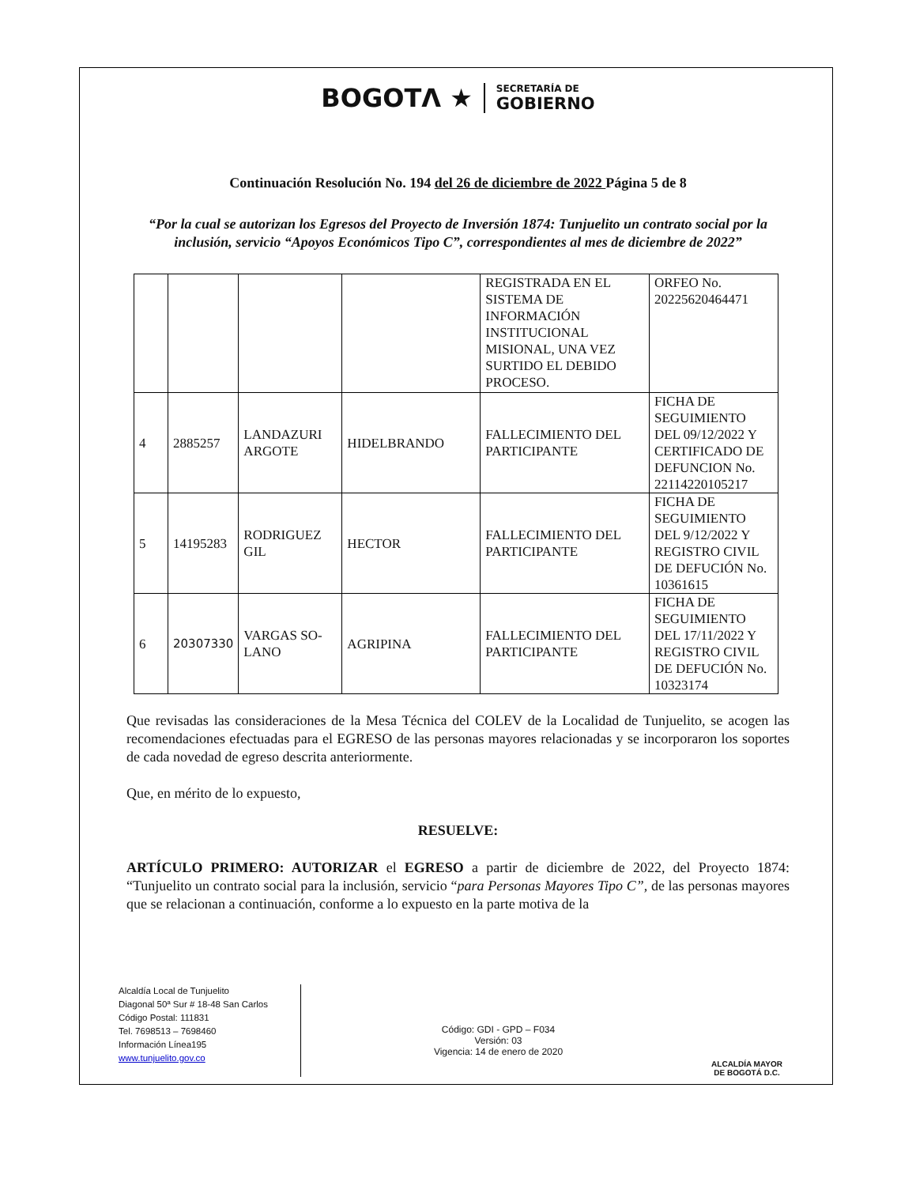BOGOTΛ ★
SECRETARÍA DE
GOBIERNO
Continuación Resolución No. 194 del 26 de diciembre de 2022 Página 5 de 8
“Por la cual se autorizan los Egresos del Proyecto de Inversión 1874: Tunjuelito un contrato social por la inclusión, servicio “Apoyos Económicos Tipo C”, correspondientes al mes de diciembre de 2022”
| | | | | REGISTRADA EN EL SISTEMA DE INFORMACIÓN INSTITUCIONAL MISIONAL, UNA VEZ SURTIDO EL DEBIDO PROCESO. | ORFEO No. 20225620464471 |
| 4 | 2885257 | LANDAZURI ARGOTE | HIDELBRANDO | FALLECIMIENTO DEL PARTICIPANTE | FICHA DE SEGUIMIENTO DEL 09/12/2022 Y CERTIFICADO DE DEFUNCION No. 22114220105217 |
| 5 | 14195283 | RODRIGUEZ GIL | HECTOR | FALLECIMIENTO DEL PARTICIPANTE | FICHA DE SEGUIMIENTO DEL 9/12/2022 Y REGISTRO CIVIL DE DEFUCIÓN No. 10361615 |
| 6 | 20307330 | VARGAS SO-LANO | AGRIPINA | FALLECIMIENTO DEL PARTICIPANTE | FICHA DE SEGUIMIENTO DEL 17/11/2022 Y REGISTRO CIVIL DE DEFUCIÓN No. 10323174 |
Que revisadas las consideraciones de la Mesa Técnica del COLEV de la Localidad de Tunjuelito, se acogen las recomendaciones efectuadas para el EGRESO de las personas mayores relacionadas y se incorporaron los soportes de cada novedad de egreso descrita anteriormente.
Que, en mérito de lo expuesto,
RESUELVE:
ARTÍCULO PRIMERO: AUTORIZAR el EGRESO a partir de diciembre de 2022, del Proyecto 1874: “Tunjuelito un contrato social para la inclusión, servicio “para Personas Mayores Tipo C”, de las personas mayores que se relacionan a continuación, conforme a lo expuesto en la parte motiva de la
Alcaldía Local de Tunjuelito
Diagonal 50ª Sur # 18-48 San Carlos
Código Postal: 111831
Tel. 7698513 – 7698460
Información Línea195
www.tunjuelito.gov.co
Código: GDI - GPD – F034
Versión: 03
Vigencia: 14 de enero de 2020
ALCALDÍA MAYOR
DE BOGOTÁ D.C.